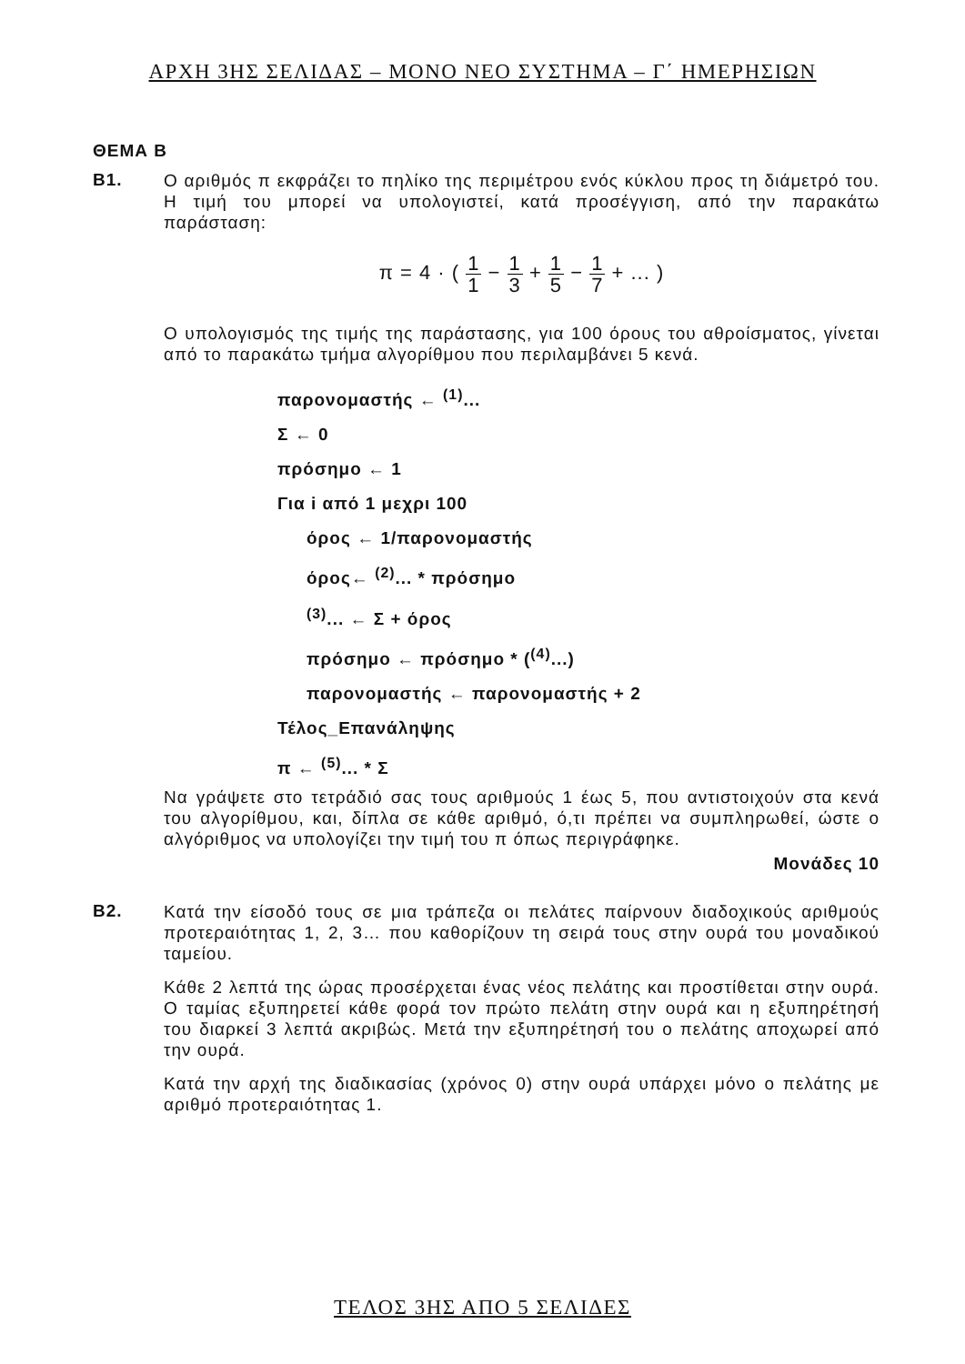ΑΡΧΗ 3ΗΣ ΣΕΛΙΔΑΣ – ΜΟΝΟ ΝΕΟ ΣΥΣΤΗΜΑ – Γ΄ ΗΜΕΡΗΣΙΩΝ
ΘΕΜΑ Β
Β1.
Ο αριθμός π εκφράζει το πηλίκο της περιμέτρου ενός κύκλου προς τη διάμετρό του. Η τιμή του μπορεί να υπολογιστεί, κατά προσέγγιση, από την παρακάτω παράσταση:
π = 4 · ( 1 1 − 1 3 + 1 5 − 1 7 + ... )
Ο υπολογισμός της τιμής της παράστασης, για 100 όρους του αθροίσματος, γίνεται από το παρακάτω τμήμα αλγορίθμου που περιλαμβάνει 5 κενά.
παρονομαστής ← <sup>(1)</sup>...
Σ ← 0
πρόσημο ← 1
Για i από 1 μεχρι 100
όρος ← 1/παρονομαστής
όρος← <sup>(2)</sup>... * πρόσημο
<sup>(3)</sup>... ← Σ + όρος
πρόσημο ← πρόσημο * (<sup>(4)</sup>...)
παρονομαστής ← παρονομαστής + 2
Τέλος_Επανάληψης
π ← <sup>(5)</sup>... * Σ
Να γράψετε στο τετράδιό σας τους αριθμούς 1 έως 5, που αντιστοιχούν στα κενά του αλγορίθμου, και, δίπλα σε κάθε αριθμό, ό,τι πρέπει να συμπληρωθεί, ώστε ο αλγόριθμος να υπολογίζει την τιμή του π όπως περιγράφηκε.
Μονάδες 10
Β2.
Κατά την είσοδό τους σε μια τράπεζα οι πελάτες παίρνουν διαδοχικούς αριθμούς προτεραιότητας 1, 2, 3… που καθορίζουν τη σειρά τους στην ουρά του μοναδικού ταμείου.
Κάθε 2 λεπτά της ώρας προσέρχεται ένας νέος πελάτης και προστίθεται στην ουρά. Ο ταμίας εξυπηρετεί κάθε φορά τον πρώτο πελάτη στην ουρά και η εξυπηρέτησή του διαρκεί 3 λεπτά ακριβώς. Μετά την εξυπηρέτησή του ο πελάτης αποχωρεί από την ουρά.
Κατά την αρχή της διαδικασίας (χρόνος 0) στην ουρά υπάρχει μόνο ο πελάτης με αριθμό προτεραιότητας 1.
ΤΕΛΟΣ 3ΗΣ ΑΠΟ 5 ΣΕΛΙΔΕΣ